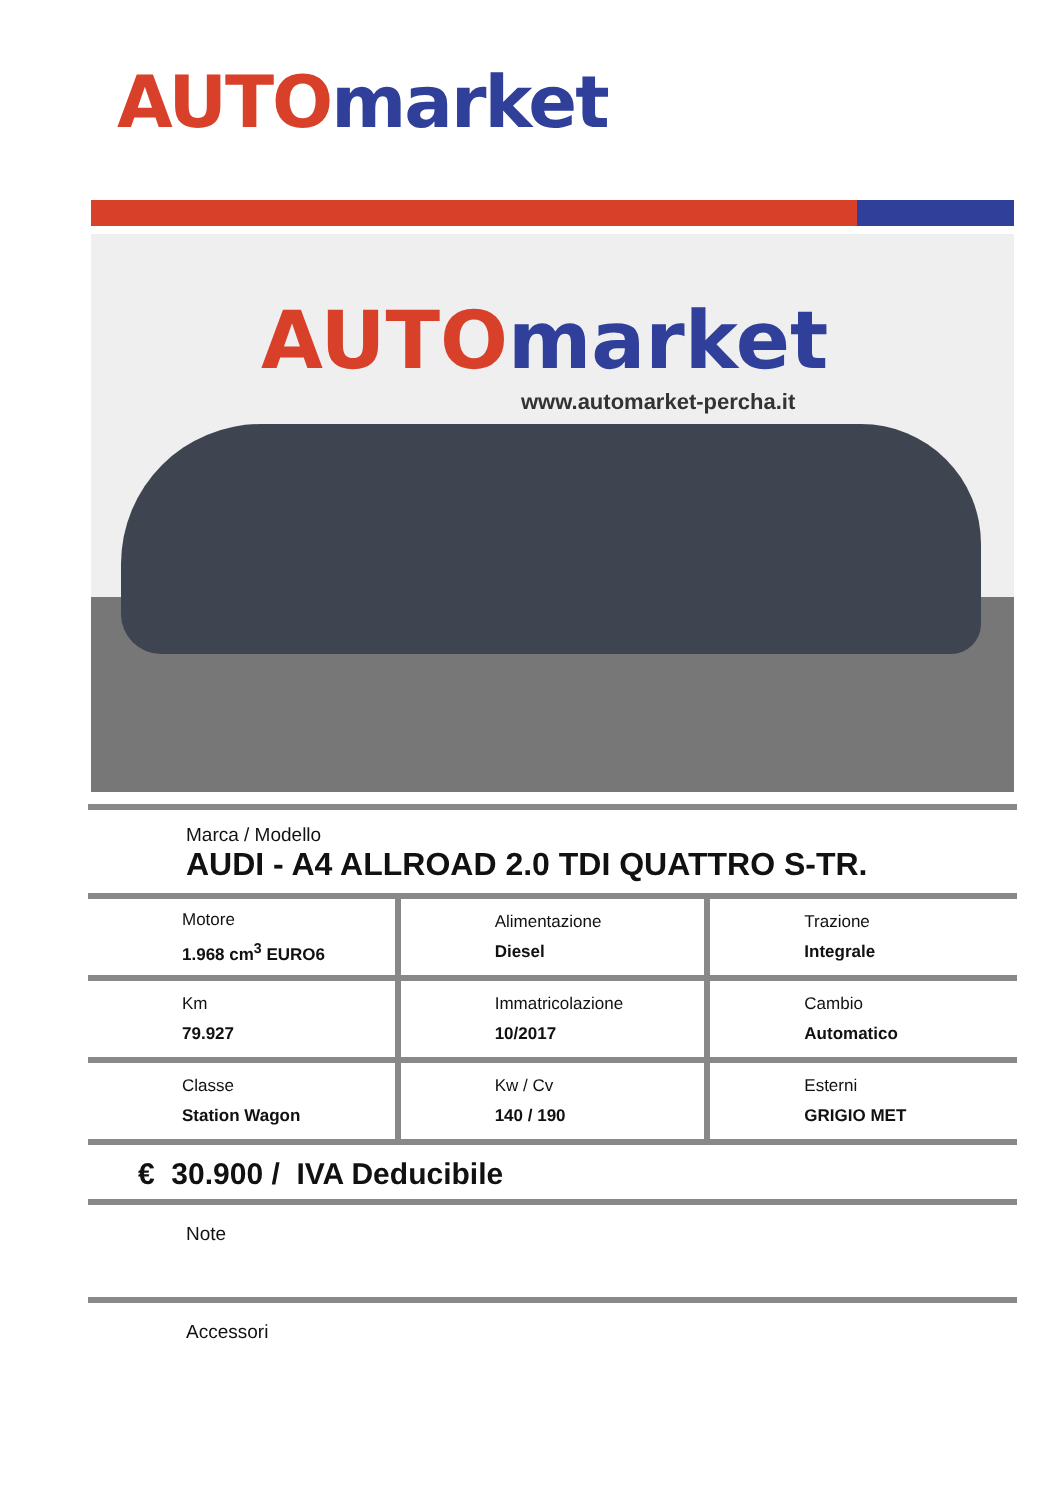AUTO market
AUTO market
www.automarket-percha.it
Marca / Modello
AUDI - A4 ALLROAD 2.0 TDI QUATTRO S-TR.
| Motore 1.968 cm<sup>3</sup> EURO6 | Alimentazione Diesel | Trazione Integrale |
| Km 79.927 | Immatricolazione 10/2017 | Cambio Automatico |
| Classe Station Wagon | Kw / Cv 140 / 190 | Esterni GRIGIO MET |
€ 30.900 / IVA Deducibile
Note
Accessori